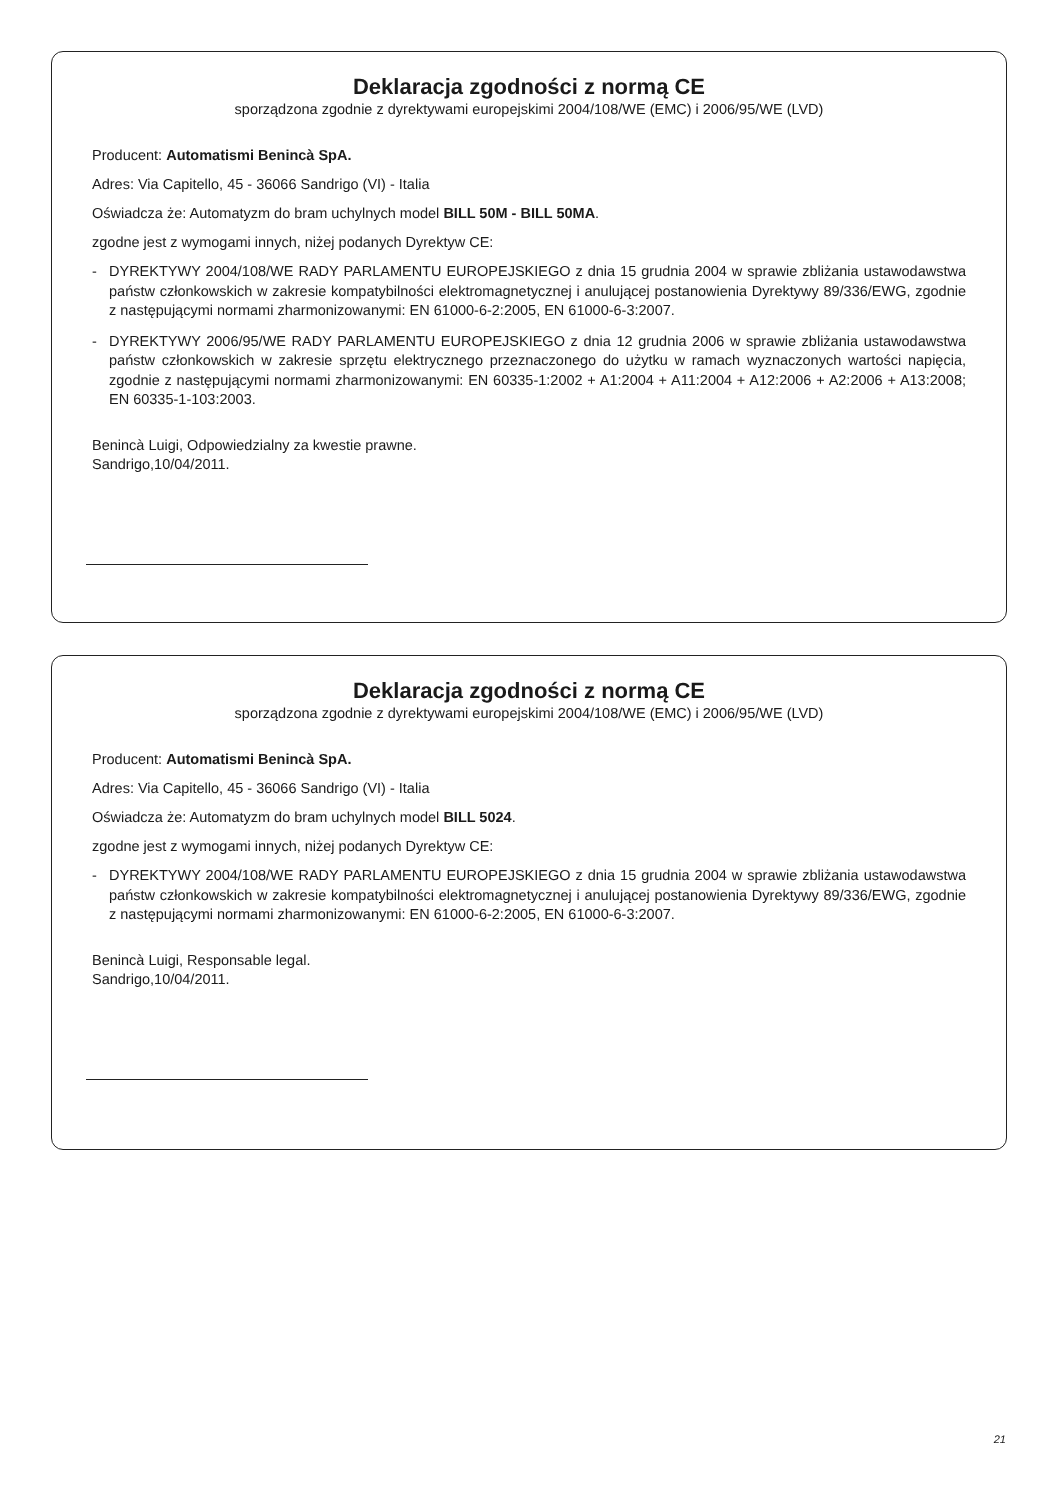Deklaracja zgodności z normą CE
sporządzona zgodnie z dyrektywami europejskimi 2004/108/WE (EMC) i 2006/95/WE (LVD)
Producent: Automatismi Benincà SpA.
Adres: Via Capitello, 45 - 36066 Sandrigo (VI) - Italia
Oświadcza że: Automatyzm do bram uchylnych model BILL 50M - BILL 50MA.
zgodne jest z wymogami innych, niżej podanych Dyrektyw CE:
- DYREKTYWY 2004/108/WE RADY PARLAMENTU EUROPEJSKIEGO z dnia 15 grudnia 2004 w sprawie zbliżania ustawodawstwa państw członkowskich w zakresie kompatybilności elektromagnetycznej i anulującej postanowienia Dyrektywy 89/336/EWG, zgodnie z następującymi normami zharmonizowanymi: EN 61000-6-2:2005, EN 61000-6-3:2007.
- DYREKTYWY 2006/95/WE RADY PARLAMENTU EUROPEJSKIEGO z dnia 12 grudnia 2006 w sprawie zbliżania ustawodawstwa państw członkowskich w zakresie sprzętu elektrycznego przeznaczonego do użytku w ramach wyznaczonych wartości napięcia, zgodnie z następującymi normami zharmonizowanymi: EN 60335-1:2002 + A1:2004 + A11:2004 + A12:2006 + A2:2006 + A13:2008; EN 60335-1-103:2003.
Benincà Luigi, Odpowiedzialny za kwestie prawne.
Sandrigo,10/04/2011.
Deklaracja zgodności z normą CE
sporządzona zgodnie z dyrektywami europejskimi 2004/108/WE (EMC) i 2006/95/WE (LVD)
Producent: Automatismi Benincà SpA.
Adres: Via Capitello, 45 - 36066 Sandrigo (VI) - Italia
Oświadcza że: Automatyzm do bram uchylnych model BILL 5024.
zgodne jest z wymogami innych, niżej podanych Dyrektyw CE:
- DYREKTYWY 2004/108/WE RADY PARLAMENTU EUROPEJSKIEGO z dnia 15 grudnia 2004 w sprawie zbliżania ustawodawstwa państw członkowskich w zakresie kompatybilności elektromagnetycznej i anulującej postanowienia Dyrektywy 89/336/EWG, zgodnie z następującymi normami zharmonizowanymi: EN 61000-6-2:2005, EN 61000-6-3:2007.
Benincà Luigi, Responsable legal.
Sandrigo,10/04/2011.
21